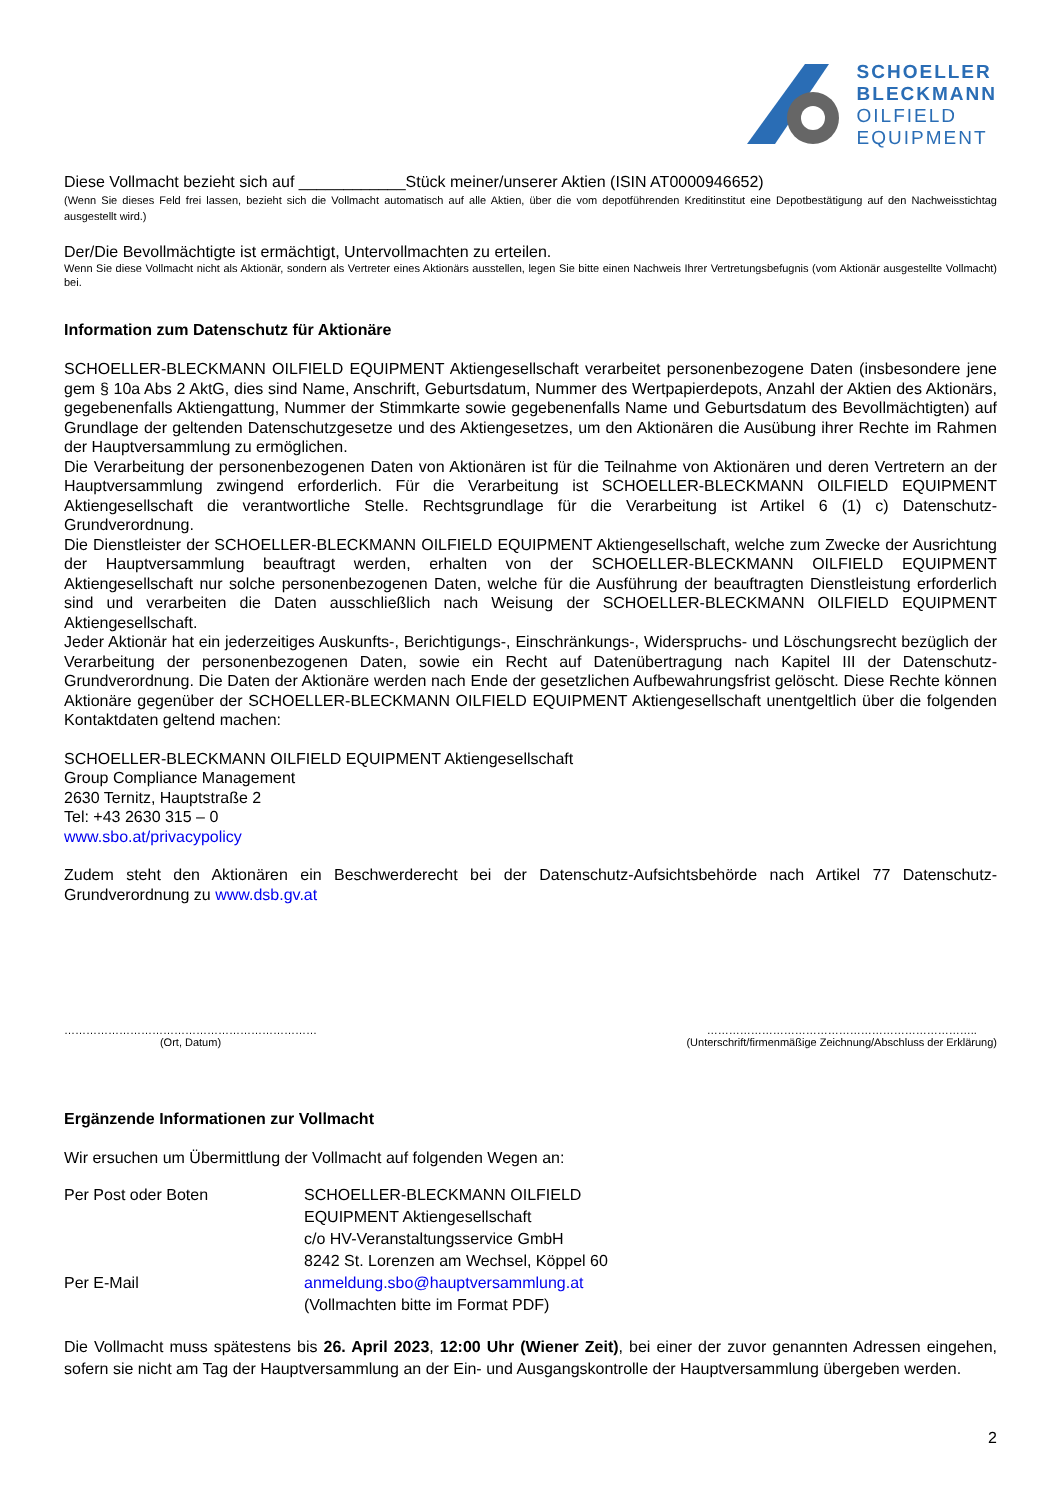SCHOELLER
BLECKMANN
OILFIELD
EQUIPMENT
Diese Vollmacht bezieht sich auf ____________Stück meiner/unserer Aktien (ISIN AT0000946652)
(Wenn Sie dieses Feld frei lassen, bezieht sich die Vollmacht automatisch auf alle Aktien, über die vom depotführenden Kreditinstitut eine Depotbestätigung auf den Nachweisstichtag ausgestellt wird.)
Der/Die Bevollmächtigte ist ermächtigt, Untervollmachten zu erteilen.
Wenn Sie diese Vollmacht nicht als Aktionär, sondern als Vertreter eines Aktionärs ausstellen, legen Sie bitte einen Nachweis Ihrer Vertretungsbefugnis (vom Aktionär ausgestellte Vollmacht) bei.
Information zum Datenschutz für Aktionäre
SCHOELLER-BLECKMANN OILFIELD EQUIPMENT Aktiengesellschaft verarbeitet personenbezogene Daten (insbesondere jene gem § 10a Abs 2 AktG, dies sind Name, Anschrift, Geburtsdatum, Nummer des Wertpapierdepots, Anzahl der Aktien des Aktionärs, gegebenenfalls Aktiengattung, Nummer der Stimmkarte sowie gegebenenfalls Name und Geburtsdatum des Bevollmächtigten) auf Grundlage der geltenden Datenschutzgesetze und des Aktiengesetzes, um den Aktionären die Ausübung ihrer Rechte im Rahmen der Hauptversammlung zu ermöglichen.
Die Verarbeitung der personenbezogenen Daten von Aktionären ist für die Teilnahme von Aktionären und deren Vertretern an der Hauptversammlung zwingend erforderlich. Für die Verarbeitung ist SCHOELLER-BLECKMANN OILFIELD EQUIPMENT Aktiengesellschaft die verantwortliche Stelle. Rechtsgrundlage für die Verarbeitung ist Artikel 6 (1) c) Datenschutz-Grundverordnung.
Die Dienstleister der SCHOELLER-BLECKMANN OILFIELD EQUIPMENT Aktiengesellschaft, welche zum Zwecke der Ausrichtung der Hauptversammlung beauftragt werden, erhalten von der SCHOELLER-BLECKMANN OILFIELD EQUIPMENT Aktiengesellschaft nur solche personenbezogenen Daten, welche für die Ausführung der beauftragten Dienstleistung erforderlich sind und verarbeiten die Daten ausschließlich nach Weisung der SCHOELLER-BLECKMANN OILFIELD EQUIPMENT Aktiengesellschaft.
Jeder Aktionär hat ein jederzeitiges Auskunfts-, Berichtigungs-, Einschränkungs-, Widerspruchs- und Löschungsrecht bezüglich der Verarbeitung der personenbezogenen Daten, sowie ein Recht auf Datenübertragung nach Kapitel III der Datenschutz-Grundverordnung. Die Daten der Aktionäre werden nach Ende der gesetzlichen Aufbewahrungsfrist gelöscht. Diese Rechte können Aktionäre gegenüber der SCHOELLER-BLECKMANN OILFIELD EQUIPMENT Aktiengesellschaft unentgeltlich über die folgenden Kontaktdaten geltend machen:
SCHOELLER-BLECKMANN OILFIELD EQUIPMENT Aktiengesellschaft
Group Compliance Management
2630 Ternitz, Hauptstraße 2
Tel: +43 2630 315 – 0
www.sbo.at/privacypolicy
Zudem steht den Aktionären ein Beschwerderecht bei der Datenschutz-Aufsichtsbehörde nach Artikel 77 Datenschutz-Grundverordnung zu www.dsb.gv.at
……………………………………………………………
(Ort, Datum)
………………………………………………………………..
(Unterschrift/firmenmäßige Zeichnung/Abschluss der Erklärung)
Ergänzende Informationen zur Vollmacht
Wir ersuchen um Übermittlung der Vollmacht auf folgenden Wegen an:
Per Post oder Boten SCHOELLER-BLECKMANN OILFIELD
EQUIPMENT Aktiengesellschaft
c/o HV-Veranstaltungsservice GmbH
8242 St. Lorenzen am Wechsel, Köppel 60
Per E-Mail anmeldung.sbo@hauptversammlung.at
(Vollmachten bitte im Format PDF)
Die Vollmacht muss spätestens bis 26. April 2023, 12:00 Uhr (Wiener Zeit), bei einer der zuvor genannten Adressen eingehen, sofern sie nicht am Tag der Hauptversammlung an der Ein- und Ausgangskontrolle der Hauptversammlung übergeben werden.
2